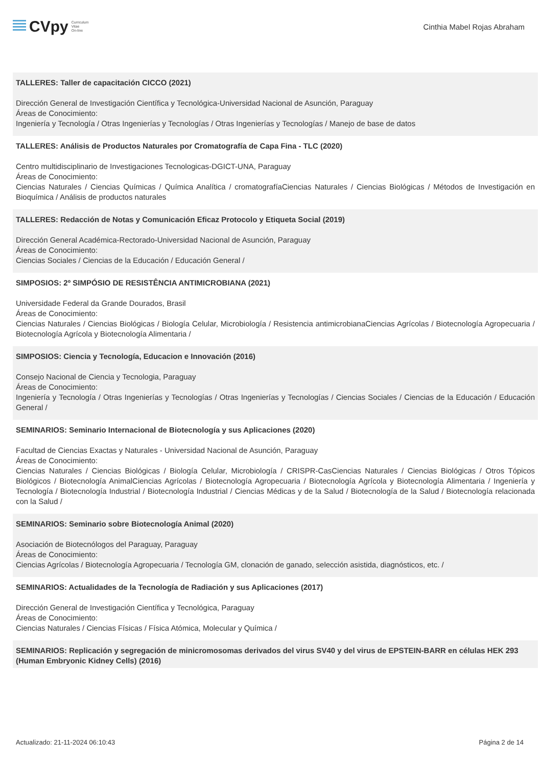CVpy Curriculum
Vitae
On-line
Cinthia Mabel Rojas Abraham
TALLERES: Taller de capacitación CICCO (2021)
Dirección General de Investigación Científica y Tecnológica-Universidad Nacional de Asunción, Paraguay
Áreas de Conocimiento:
Ingeniería y Tecnología / Otras Ingenierías y Tecnologías / Otras Ingenierías y Tecnologías / Manejo de base de datos
TALLERES: Análisis de Productos Naturales por Cromatografía de Capa Fina - TLC (2020)
Centro multidisciplinario de Investigaciones Tecnologicas-DGICT-UNA, Paraguay
Áreas de Conocimiento:
Ciencias Naturales / Ciencias Químicas / Química Analítica / cromatografíaCiencias Naturales / Ciencias Biológicas / Métodos de Investigación en Bioquímica / Análisis de productos naturales
TALLERES: Redacción de Notas y Comunicación Eficaz Protocolo y Etiqueta Social (2019)
Dirección General Académica-Rectorado-Universidad Nacional de Asunción, Paraguay
Áreas de Conocimiento:
Ciencias Sociales / Ciencias de la Educación / Educación General /
SIMPOSIOS: 2º SIMPÓSIO DE RESISTÊNCIA ANTIMICROBIANA (2021)
Universidade Federal da Grande Dourados, Brasil
Áreas de Conocimiento:
Ciencias Naturales / Ciencias Biológicas / Biología Celular, Microbiología / Resistencia antimicrobianaCiencias Agrícolas / Biotecnología Agropecuaria / Biotecnología Agrícola y Biotecnología Alimentaria /
SIMPOSIOS: Ciencia y Tecnología, Educacion e Innovación (2016)
Consejo Nacional de Ciencia y Tecnologia, Paraguay
Áreas de Conocimiento:
Ingeniería y Tecnología / Otras Ingenierías y Tecnologías / Otras Ingenierías y Tecnologías / Ciencias Sociales / Ciencias de la Educación / Educación General /
SEMINARIOS: Seminario Internacional de Biotecnología y sus Aplicaciones (2020)
Facultad de Ciencias Exactas y Naturales - Universidad Nacional de Asunción, Paraguay
Áreas de Conocimiento:
Ciencias Naturales / Ciencias Biológicas / Biología Celular, Microbiología / CRISPR-CasCiencias Naturales / Ciencias Biológicas / Otros Tópicos Biológicos / Biotecnología AnimalCiencias Agrícolas / Biotecnología Agropecuaria / Biotecnología Agrícola y Biotecnología Alimentaria / Ingeniería y Tecnología / Biotecnología Industrial / Biotecnología Industrial / Ciencias Médicas y de la Salud / Biotecnología de la Salud / Biotecnología relacionada con la Salud /
SEMINARIOS: Seminario sobre Biotecnología Animal (2020)
Asociación de Biotecnólogos del Paraguay, Paraguay
Áreas de Conocimiento:
Ciencias Agrícolas / Biotecnología Agropecuaria / Tecnología GM, clonación de ganado, selección asistida, diagnósticos, etc. /
SEMINARIOS: Actualidades de la Tecnología de Radiación y sus Aplicaciones (2017)
Dirección General de Investigación Científica y Tecnológica, Paraguay
Áreas de Conocimiento:
Ciencias Naturales / Ciencias Físicas / Física Atómica, Molecular y Química /
SEMINARIOS: Replicación y segregación de minicromosomas derivados del virus SV40 y del virus de EPSTEIN-BARR en células HEK 293 (Human Embryonic Kidney Cells) (2016)
Actualizado: 21-11-2024 06:10:43 Página 2 de 14